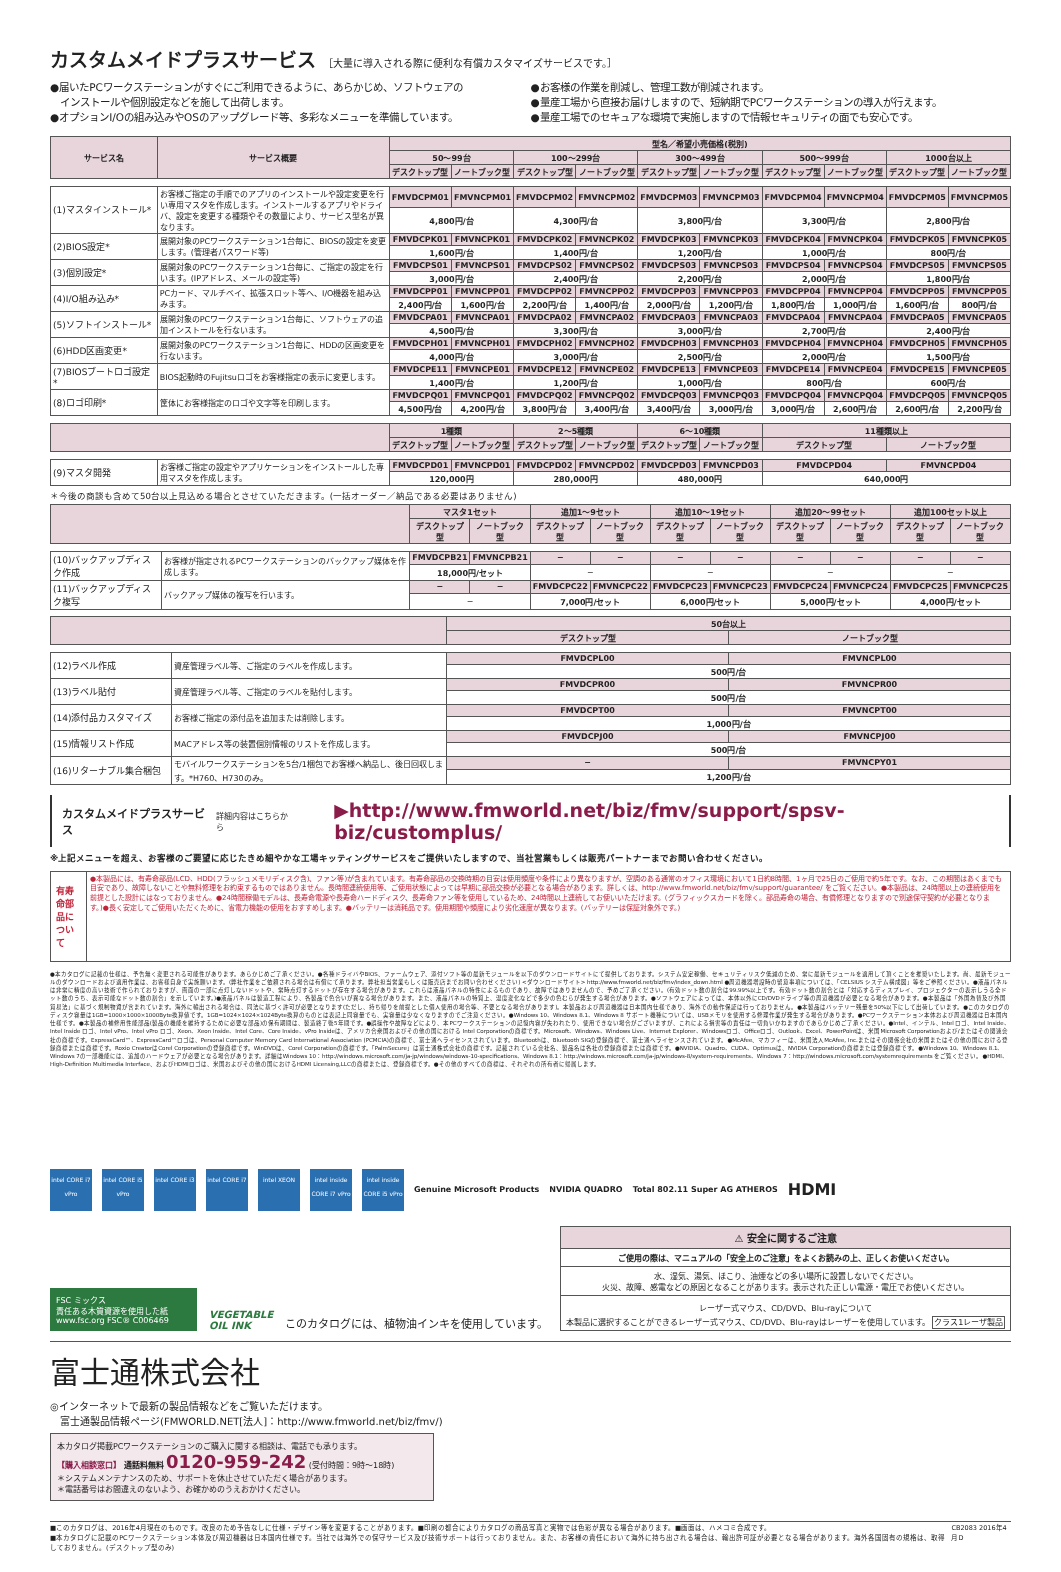カスタムメイドプラスサービス ［大量に導入される際に便利な有償カスタマイズサービスです。］
●届いたPCワークステーションがすぐにご利用できるように、あらかじめ、ソフトウェアの
　インストールや個別設定などを施して出荷します。
●オプションI/Oの組み込みやOSのアップグレード等、多彩なメニューを準備しています。
●お客様の作業を削減し、管理工数が削減されます。
●量産工場から直接お届けしますので、短納期でPCワークステーションの導入が行えます。
●量産工場でのセキュアな環境で実施しますので情報セキュリティの面でも安心です。
| サービス名 | サービス概要 | 型名／希望小売価格(税別) | | | | | | | | | |
| --- | --- | --- | --- | --- | --- | --- | --- | --- | --- | --- | --- |
| | | 50〜99台 | | 100〜299台 | | 300〜499台 | | 500〜999台 | | 1000台以上 | |
| | | デスクトップ型 | ノートブック型 | デスクトップ型 | ノートブック型 | デスクトップ型 | ノートブック型 | デスクトップ型 | ノートブック型 | デスクトップ型 | ノートブック型 |
| (1)マスタインストール* | お客様ご指定の手順でのアプリのインストールや設定変更を行い専用マスタを作成します。インストールするアプリやドライバ、設定を変更する種類やその数量により、サービス型名が異なります。 | FMVDCPM01 | FMVNCPM01 | FMVDCPM02 | FMVNCPM02 | FMVDCPM03 | FMVNCPM03 | FMVDCPM04 | FMVNCPM04 | FMVDCPM05 | FMVNCPM05 |
| | | 4,800円/台 | | 4,300円/台 | | 3,800円/台 | | 3,300円/台 | | 2,800円/台 | |
| (2)BIOS設定* | 展開対象のPCワークステーション1台毎に、BIOSの設定を変更します。(管理者パスワード等) | FMVDCPK01 | FMVNCPK01 | FMVDCPK02 | FMVNCPK02 | FMVDCPK03 | FMVNCPK03 | FMVDCPK04 | FMVNCPK04 | FMVDCPK05 | FMVNCPK05 |
| | | 1,600円/台 | | 1,400円/台 | | 1,200円/台 | | 1,000円/台 | | 800円/台 | |
| (3)個別設定* | 展開対象のPCワークステーション1台毎に、ご指定の設定を行います。(IPアドレス、メールの設定等) | FMVDCPS01 | FMVNCPS01 | FMVDCPS02 | FMVNCPS02 | FMVDCPS03 | FMVNCPS03 | FMVDCPS04 | FMVNCPS04 | FMVDCPS05 | FMVNCPS05 |
| | | 3,000円/台 | | 2,400円/台 | | 2,200円/台 | | 2,000円/台 | | 1,800円/台 | |
| (4)I/O組み込み* | PCカード、マルチベイ、拡張スロット等へ、I/O機器を組み込みます。 | FMVDCPP01 | FMVNCPP01 | FMVDCPP02 | FMVNCPP02 | FMVDCPP03 | FMVNCPP03 | FMVDCPP04 | FMVNCPP04 | FMVDCPP05 | FMVNCPP05 |
| | | 2,400円/台 | 1,600円/台 | 2,200円/台 | 1,400円/台 | 2,000円/台 | 1,200円/台 | 1,800円/台 | 1,000円/台 | 1,600円/台 | 800円/台 |
| (5)ソフトインストール* | 展開対象のPCワークステーション1台毎に、ソフトウェアの追加インストールを行ないます。 | FMVDCPA01 | FMVNCPA01 | FMVDCPA02 | FMVNCPA02 | FMVDCPA03 | FMVNCPA03 | FMVDCPA04 | FMVNCPA04 | FMVDCPA05 | FMVNCPA05 |
| | | 4,500円/台 | | 3,300円/台 | | 3,000円/台 | | 2,700円/台 | | 2,400円/台 | |
| (6)HDD区画変更* | 展開対象のPCワークステーション1台毎に、HDDの区画変更を行ないます。 | FMVDCPH01 | FMVNCPH01 | FMVDCPH02 | FMVNCPH02 | FMVDCPH03 | FMVNCPH03 | FMVDCPH04 | FMVNCPH04 | FMVDCPH05 | FMVNCPH05 |
| | | 4,000円/台 | | 3,000円/台 | | 2,500円/台 | | 2,000円/台 | | 1,500円/台 | |
| (7)BIOSブートロゴ設定* | BIOS起動時のFujitsuロゴをお客様指定の表示に変更します。 | FMVDCPE11 | FMVNCPE01 | FMVDCPE12 | FMVNCPE02 | FMVDCPE13 | FMVNCPE03 | FMVDCPE14 | FMVNCPE04 | FMVDCPE15 | FMVNCPE05 |
| | | 1,400円/台 | | 1,200円/台 | | 1,000円/台 | | 800円/台 | | 600円/台 | |
| (8)ロゴ印刷* | 筐体にお客様指定のロゴや文字等を印刷します。 | FMVDCPQ01 | FMVNCPQ01 | FMVDCPQ02 | FMVNCPQ02 | FMVDCPQ03 | FMVNCPQ03 | FMVDCPQ04 | FMVNCPQ04 | FMVDCPQ05 | FMVNCPQ05 |
| | | 4,500円/台 | 4,200円/台 | 3,800円/台 | 3,400円/台 | 3,400円/台 | 3,000円/台 | 3,000円/台 | 2,600円/台 | 2,600円/台 | 2,200円/台 |
| | | 1種類 | | 2〜5種類 | | 6〜10種類 | | 11種類以上 | | | |
| | | デスクトップ型 | ノートブック型 | デスクトップ型 | ノートブック型 | デスクトップ型 | ノートブック型 | デスクトップ型 | | ノートブック型 | |
| (9)マスタ開発 | お客様ご指定の設定やアプリケーションをインストールした専用マスタを作成します。 | FMVDCPD01 | FMVNCPD01 | FMVDCPD02 | FMVNCPD02 | FMVDCPD03 | FMVNCPD03 | FMVDCPD04 | | FMVNCPD04 | |
| | | 120,000円 | | 280,000円 | | 480,000円 | | 640,000円 | | | |
＊今後の商談も含めて50台以上見込める場合とさせていただきます。(一括オーダー／納品である必要はありません)
| | | マスタ1セット | | 追加1〜9セット | | 追加10〜19セット | | 追加20〜99セット | | 追加100セット以上 | |
| --- | --- | --- | --- | --- | --- | --- | --- | --- | --- | --- | --- |
| | | デスクトップ型 | ノートブック型 | デスクトップ型 | ノートブック型 | デスクトップ型 | ノートブック型 | デスクトップ型 | ノートブック型 | デスクトップ型 | ノートブック型 |
| (10)バックアップディスク作成 | お客様が指定されるPCワークステーションのバックアップ媒体を作成します。 | FMVDCPB21 | FMVNCPB21 | − | − | − | − | − | − | − | − |
| | | 18,000円/セット | | − | | − | | − | | − | |
| (11)バックアップディスク複写 | バックアップ媒体の複写を行います。 | − | − | FMVDCPC22 | FMVNCPC22 | FMVDCPC23 | FMVNCPC23 | FMVDCPC24 | FMVNCPC24 | FMVDCPC25 | FMVNCPC25 |
| | | − | | 7,000円/セット | | 6,000円/セット | | 5,000円/セット | | 4,000円/セット | |
| | | 50台以上 | |
| --- | --- | --- | --- |
| | | デスクトップ型 | ノートブック型 |
| (12)ラベル作成 | 資産管理ラベル等、ご指定のラベルを作成します。 | FMVDCPL00 | FMVNCPL00 |
| | | 500円/台 | |
| (13)ラベル貼付 | 資産管理ラベル等、ご指定のラベルを貼付します。 | FMVDCPR00 | FMVNCPR00 |
| | | 500円/台 | |
| (14)添付品カスタマイズ | お客様ご指定の添付品を追加または削除します。 | FMVDCPT00 | FMVNCPT00 |
| | | 1,000円/台 | |
| (15)情報リスト作成 | MACアドレス等の装置個別情報のリストを作成します。 | FMVDCPJ00 | FMVNCPJ00 |
| | | 500円/台 | |
| (16)リターナブル集合梱包 | モバイルワークステーションを5台/1梱包でお客様へ納品し、後日回収します。*H760、H730のみ。 | − | FMVNCPY01 |
| | | 1,200円/台 | |
カスタムメイドプラスサービス 詳細内容はこちらから ▶http://www.fmworld.net/biz/fmv/support/spsv-biz/customplus/
※上記メニューを超え、お客様のご要望に応じたきめ細やかな工場キッティングサービスをご提供いたしますので、当社営業もしくは販売パートナーまでお問い合わせください。
有寿命部品について
●本製品には、有寿命部品(LCD、HDD(フラッシュメモリディスク含)、ファン等)が含まれています。有寿命部品の交換時期の目安は使用頻度や条件により異なりますが、空調のある通常のオフィス環境において1日約8時間、1ヶ月で25日のご使用で約5年です。なお、この期間はあくまでも目安であり、故障しないことや無料修理をお約束するものではありません。長時間連続使用等、ご使用状態によっては早期に部品交換が必要となる場合があります。詳しくは、http://www.fmworld.net/biz/fmv/support/guarantee/ をご覧ください。●本製品は、24時間以上の連続使用を前提とした設計にはなっておりません。●24時間稼働モデルは、長寿命電源や長寿命ハードディスク、長寿命ファン等を使用しているため、24時間以上連続してお使いいただけます。(グラフィックスカードを除く。部品寿命の場合、有償修理となりますので別途保守契約が必要となります。)●長く安定してご使用いただくために、省電力機能の使用をおすすめします。●バッテリーは消耗品です。使用期間や頻度により劣化速度が異なります。(バッテリーは保証対象外です。)
●本カタログに記載の仕様は、予告無く変更される可能性があります。あらかじめご了承ください。●各種ドライバやBIOS、ファームウェア、添付ソフト等の最新モジュールを以下のダウンロードサイトにて提供しております。システム安定稼働、セキュリティリスク低減のため、常に最新モジュールを適用して頂くことを推奨いたします。尚、最新モジュールのダウンロードおよび適用作業は、お客様自身で実施願います。(弊社作業をご依頼される場合は有償にて承ります。弊社担当営業もしくは販売店までお問い合わせください) <ダウンロードサイト> http://www.fmworld.net/biz/fmv/index_down.html ●周辺機器増設時の留意事項については、「CELSIUS システム構成図」等をご参照ください。●液晶パネルは非常に精度の高い技術で作られておりますが、画面の一部に点灯しないドットや、常時点灯するドットが存在する場合があります。これらは液晶パネルの特性によるものであり、故障ではありませんので、予めご了承ください。(有効ドット数の割合は99.99%以上です。有効ドット数の割合とは「対応するディスプレイ、プロジェクターの表示しうる全ドット数のうち、表示可能なドット数の割合」を示しています。)●液晶パネルは製造工程により、各製品で色合いが異なる場合があります。また、液晶パネルの特質上、温度変化などで多少の色むらが発生する場合があります。●ソフトウェアによっては、本体以外にCD/DVDドライブ等の周辺機器が必要となる場合があります。●本製品は「外国為替及び外国貿易法」に基づく規制物資が含まれています。海外に輸出される場合は、同法に基づく許可が必要となります(ただし、持ち帰りを前提とした個人使用の場合等、不要となる場合があります)。本製品および周辺機器は日本国内仕様であり、海外での動作保証は行っておりません。●本製品はバッテリー残量を50%以下にして出荷しています。●このカタログのディスク容量は1GB=1000×1000×1000Byte換算値です。1GB=1024×1024×1024Byte換算のものとは表記上同容量でも、実容量は少なくなりますのでご注意ください。●Windows 10、Windows 8.1、Windows 8 サポート機種については、USBメモリを使用する修理作業が発生する場合があります。●PCワークステーション本体および周辺機器は日本国内仕様です。●本製品の補修用性能部品(製品の機能を維持するために必要な部品)の保有期間は、製造終了後5年間です。●誤操作や故障などにより、本PCワークステーションの記憶内容が失われたり、使用できない場合がございますが、これによる損害等の責任は一切負いかねますのであらかじめご了承ください。●Intel、インテル、Intel ロゴ、Intel Inside、Intel Inside ロゴ、Intel vPro、Intel vPro ロゴ、Xeon、Xeon Inside、Intel Core、Core Inside、vPro Insideは、アメリカ合衆国およびその他の国における Intel Corporationの商標です。Microsoft、Windows、Windows Live、Internet Explorer、Windowsロゴ、Officeロゴ、Outlook、Excel、PowerPointは、米国Microsoft Corporationおよび/またはその関連会社の商標です。ExpressCard™、ExpressCard™ロゴは、Personal Computer Memory Card International Association (PCMCIA)の商標で、富士通へライセンスされています。Bluetoothは、Bluetooth SIGの登録商標で、富士通へライセンスされています。●McAfee、マカフィーは、米国法人McAfee, Inc.またはその関係会社の米国またはその他の国における登録商標または商標です。Roxio CreatorはCorel Corporationの登録商標です。WinDVDは、Corel Corporationの商標です。「PalmSecure」は富士通株式会社の商標です。記載されている会社名、製品名は各社の登録商標または商標です。●NVIDIA、Quadro、CUDA、Optimusは、NVIDIA Corporationの商標または登録商標です。●Windows 10、Windows 8.1、Windows 7の一部機能には、追加のハードウェアが必要となる場合があります。詳細はWindows 10：http://windows.microsoft.com/ja-jp/windows/windows-10-specifications、Windows 8.1：http://windows.microsoft.com/ja-jp/windows-8/system-requirements、Windows 7：http://windows.microsoft.com/systemrequirements をご覧ください。●HDMI、High-Definition Multimedia Interface、およびHDMIロゴは、米国およびその他の国におけるHDMI Licensing,LLCの商標または、登録商標です。●その他のすべての商標は、それぞれの所有者に帰属します。
intel CORE i7 vPro intel CORE i5 vPro intel CORE i3 intel CORE i7 intel XEON intel inside CORE i7 vPro intel inside CORE i5 vPro Genuine Microsoft Products NVIDIA QUADRO Total 802.11 Super AG ATHEROS HDMI
FSC ミックス
責任ある木質資源を使用した紙
www.fsc.org FSC® C006469
VEGETABLE
OIL INK
このカタログには、植物油インキを使用しています。
⚠ 安全に関するご注意
ご使用の際は、マニュアルの「安全上のご注意」をよくお読みの上、正しくお使いください。
水、湿気、湯気、ほこり、油煙などの多い場所に設置しないでください。
火災、故障、感電などの原因となることがあります。表示された正しい電源・電圧でお使いください。
レーザー式マウス、CD/DVD、Blu-rayについて
本製品に選択することができるレーザー式マウス、CD/DVD、Blu-rayはレーザーを使用しています。 クラス1レーザ製品
富士通株式会社
◎インターネットで最新の製品情報などをご覧いただけます。
　富士通製品情報ページ(FMWORLD.NET[法人]：http://www.fmworld.net/biz/fmv/)
本カタログ掲載PCワークステーションのご購入に関する相談は、電話でも承ります。
【購入相談窓口】 通話料無料 0120-959-242 (受付時間：9時〜18時)
＊システムメンテナンスのため、サポートを休止させていただく場合があります。
＊電話番号はお間違えのないよう、お確かめのうえおかけください。
■このカタログは、2016年4月現在のものです。改良のため予告なしに仕様・デザイン等を変更することがあります。■印刷の都合によりカタログの商品写真と実物では色彩が異なる場合があります。■画面は、ハメコミ合成です。
■本カタログに記載のPCワークステーション本体及び周辺機器は日本国内仕様です。当社では海外での保守サービス及び技術サポートは行っておりません。また、お客様の責任において海外に持ち出される場合は、輸出許可証が必要となる場合があります。海外各国固有の規格は、取得しておりません。(デスクトップ型のみ)
CB2083 2016年4月D